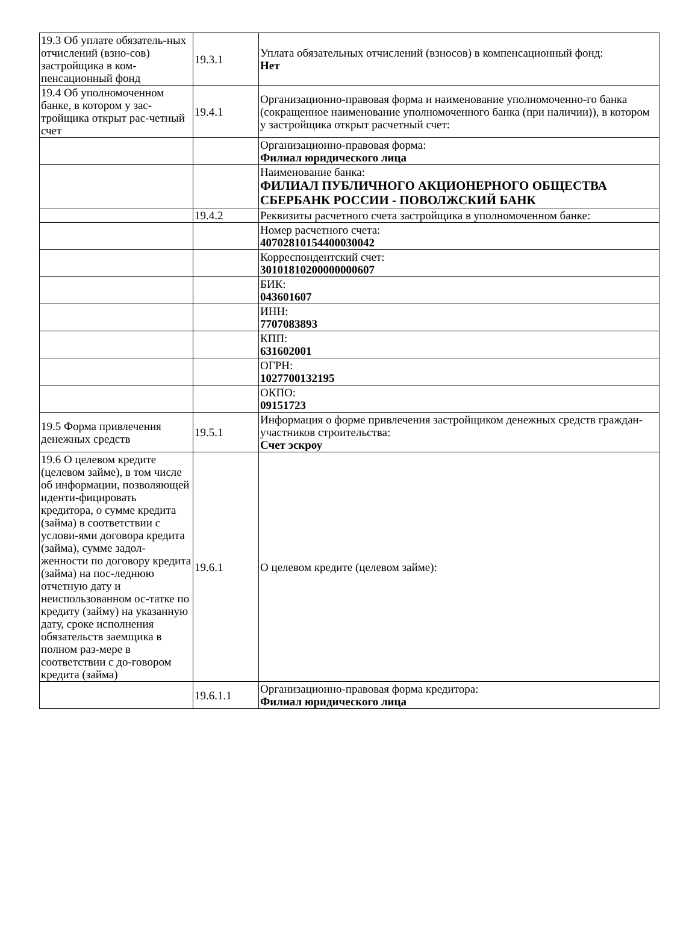| 19.3 Об уплате обязатель-ных отчислений (взно-сов) застройщика в ком-пенсационный фонд | 19.3.1 | Уплата обязательных отчислений (взносов) в компенсационный фонд: Нет |
| 19.4 Об уполномоченном банке, в котором у зас-тройщика открыт рас-четный счет | 19.4.1 | Организационно-правовая форма и наименование уполномоченно-го банка (сокращенное наименование уполномоченного банка (при наличии)), в котором у застройщика открыт расчетный счет: |
| | | Организационно-правовая форма: Филиал юридического лица |
| | | Наименование банка: ФИЛИАЛ ПУБЛИЧНОГО АКЦИОНЕРНОГО ОБЩЕСТВА СБЕРБАНК РОССИИ - ПОВОЛЖСКИЙ БАНК |
| | 19.4.2 | Реквизиты расчетного счета застройщика в уполномоченном банке: |
| | | Номер расчетного счета: 40702810154400030042 |
| | | Корреспондентский счет: 30101810200000000607 |
| | | БИК: 043601607 |
| | | ИНН: 7707083893 |
| | | КПП: 631602001 |
| | | ОГРН: 1027700132195 |
| | | ОКПО: 09151723 |
| 19.5 Форма привлечения денежных средств | 19.5.1 | Информация о форме привлечения застройщиком денежных средств граждан-участников строительства: Счет эскроу |
| 19.6 О целевом кредите (целевом займе), в том числе об информации, позволяющей иденти-фицировать кредитора, о сумме кредита (займа) в соответствии с услови-ями договора кредита (займа), сумме задол-женности по договору кредита (займа) на пос-леднюю отчетную дату и неиспользованном ос-татке по кредиту (займу) на указанную дату, сроке исполнения обязательств заемщика в полном раз-мере в соответствии с до-говором кредита (займа) | 19.6.1 | О целевом кредите (целевом займе): |
| | 19.6.1.1 | Организационно-правовая форма кредитора: Филиал юридического лица |